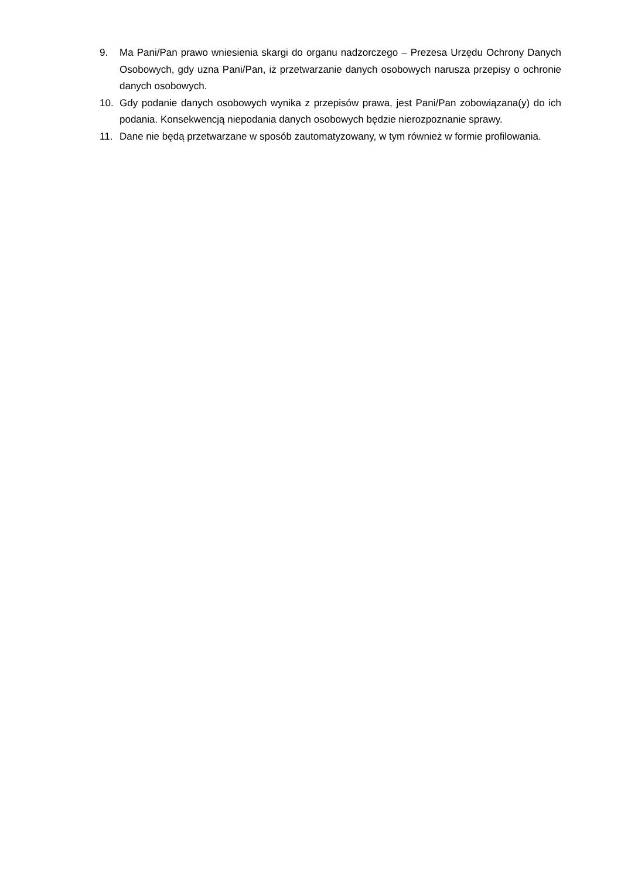9. Ma Pani/Pan prawo wniesienia skargi do organu nadzorczego – Prezesa Urzędu Ochrony Danych Osobowych, gdy uzna Pani/Pan, iż przetwarzanie danych osobowych narusza przepisy o ochronie danych osobowych.
10. Gdy podanie danych osobowych wynika z przepisów prawa, jest Pani/Pan zobowiązana(y) do ich podania. Konsekwencją niepodania danych osobowych będzie nierozpoznanie sprawy.
11. Dane nie będą przetwarzane w sposób zautomatyzowany, w tym również w formie profilowania.